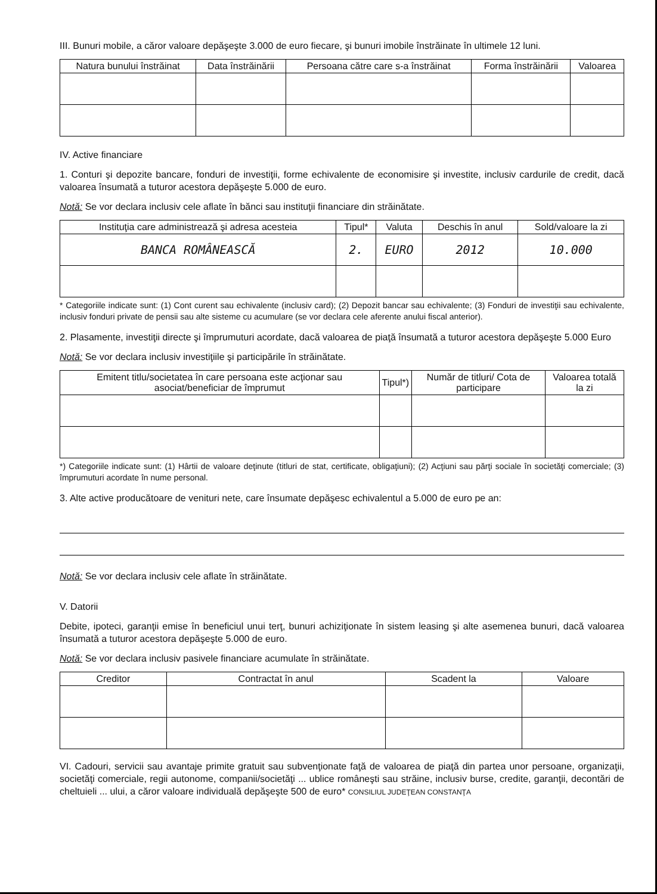III. Bunuri mobile, a căror valoare depăşeşte 3.000 de euro fiecare, şi bunuri imobile înstrăinate în ultimele 12 luni.
| Natura bunului înstrăinat | Data înstrăinării | Persoana către care s-a înstrăinat | Forma înstrăinării | Valoarea |
| --- | --- | --- | --- | --- |
IV. Active financiare
1. Conturi şi depozite bancare, fonduri de investiţii, forme echivalente de economisire şi investite, inclusiv cardurile de credit, dacă valoarea însumată a tuturor acestora depăşeşte 5.000 de euro.
Notă: Se vor declara inclusiv cele aflate în bănci sau instituţii financiare din străinătate.
| Instituţia care administrează şi adresa acesteia | Tipul* | Valuta | Deschis în anul | Sold/valoare la zi |
| --- | --- | --- | --- | --- |
| BANCA ROMÂNEASCĂ | 2. | EURO | 2012 | 10.000 |
* Categoriile indicate sunt: (1) Cont curent sau echivalente (inclusiv card); (2) Depozit bancar sau echivalente; (3) Fonduri de investiţii sau echivalente, inclusiv fonduri private de pensii sau alte sisteme cu acumulare (se vor declara cele aferente anului fiscal anterior).
2. Plasamente, investiţii directe şi împrumuturi acordate, dacă valoarea de piaţă însumată a tuturor acestora depăşeşte 5.000 Euro
Notă: Se vor declara inclusiv investiţiile şi participările în străinătate.
| Emitent titlu/societatea în care persoana este acţionar sau asociat/beneficiar de împrumut | Tipul*) | Număr de titluri/ Cota de participare | Valoarea totală la zi |
| --- | --- | --- | --- |
*) Categoriile indicate sunt: (1) Hârtii de valoare deţinute (titluri de stat, certificate, obligaţiuni); (2) Acţiuni sau părţi sociale în societăţi comerciale; (3) împrumuturi acordate în nume personal.
3. Alte active producătoare de venituri nete, care însumate depăşesc echivalentul a 5.000 de euro pe an:
Notă: Se vor declara inclusiv cele aflate în străinătate.
V. Datorii
Debite, ipoteci, garanţii emise în beneficiul unui terţ, bunuri achiziţionate în sistem leasing şi alte asemenea bunuri, dacă valoarea însumată a tuturor acestora depăşeşte 5.000 de euro.
Notă: Se vor declara inclusiv pasivele financiare acumulate în străinătate.
| Creditor | Contractat în anul | Scadent la | Valoare |
| --- | --- | --- | --- |
VI. Cadouri, servicii sau avantaje primite gratuit sau subvenţionate faţă de valoarea de piaţă din partea unor persoane, organizaţii, societăţi comerciale, regii autonome, companii/societăţi ... ublice româneşti sau străine, inclusiv burse, credite, garanţii, decontări de cheltuieli ... ului, a căror valoare individuală depăşeşte 500 de euro* CONSILIUL JUDEŢEAN CONSTANŢA